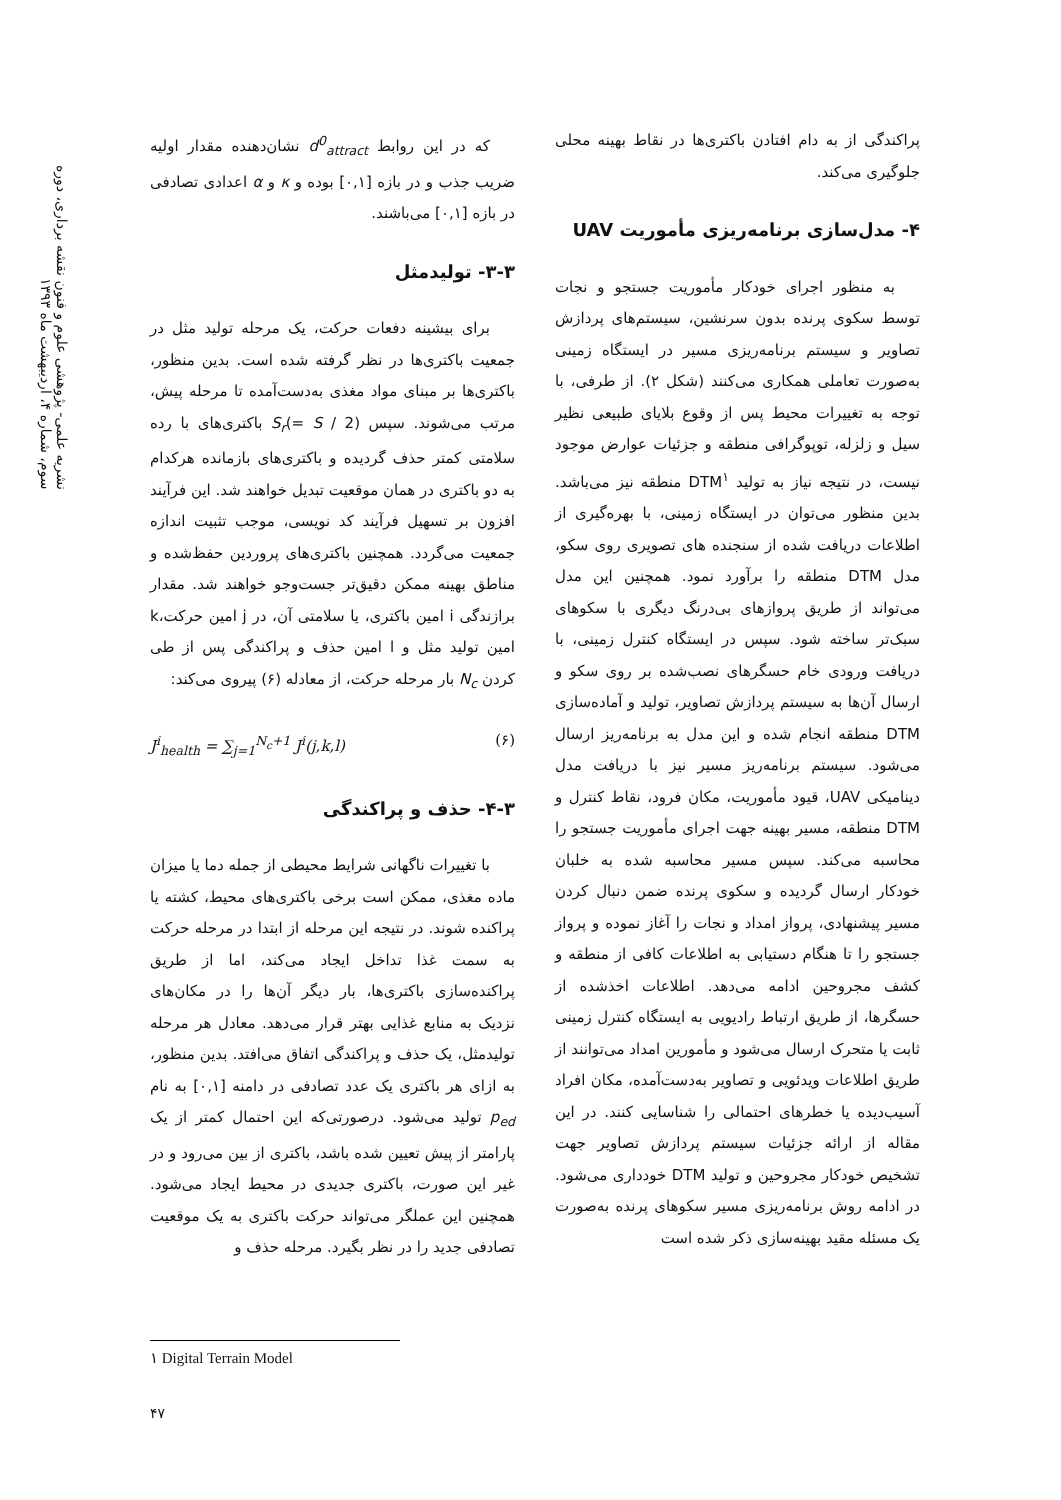نشریه علمی- پژوهشی علوم و فنون نقشه برداری، دوره سوم، شماره ۴، اردیبهشت ماه ۱۳۹۳
که در این روابط d<sup>0</sup><sub>attract</sub> نشان‌دهنده مقدار اولیه ضریب جذب و در بازه [۰,۱] بوده و κ و α اعدادی تصادفی در بازه [۰,۱] می‌باشند.
۳-۳- تولیدمثل
برای بیشینه دفعات حرکت، یک مرحله تولید مثل در جمعیت باکتری‌ها در نظر گرفته شده است. بدین منظور، باکتری‌ها بر مبنای مواد مغذی به‌دست‌آمده تا مرحله پیش، مرتب می‌شوند. سپس S<sub>r</sub>(= S / 2) باکتری‌های با رده سلامتی کمتر حذف گردیده و باکتری‌های بازمانده هرکدام به دو باکتری در همان موقعیت تبدیل خواهند شد. این فرآیند افزون بر تسهیل فرآیند کد نویسی، موجب تثبیت اندازه جمعیت می‌گردد. همچنین باکتری‌های پروردین حفظ‌شده و مناطق بهینه ممکن دقیق‌تر جست‌وجو خواهند شد. مقدار برازندگی i امین باکتری، یا سلامتی آن، در j امین حرکت،k امین تولید مثل و l امین حذف و پراکندگی پس از طی کردن N<sub>c</sub> بار مرحله حرکت، از معادله (۶) پیروی می‌کند:
J<sup>i</sup><sub>health</sub> = ∑<sub>j=1</sub><sup>N<sub>c</sub>+1</sup> J<sup>i</sup>(j,k,l) (۶)
۴-۳- حذف و پراکندگی
با تغییرات ناگهانی شرایط محیطی از جمله دما یا میزان ماده مغذی، ممکن است برخی باکتری‌های محیط، کشته یا پراکنده شوند. در نتیجه این مرحله از ابتدا در مرحله حرکت به سمت غذا تداخل ایجاد می‌کند، اما از طریق پراکنده‌سازی باکتری‌ها، بار دیگر آن‌ها را در مکان‌های نزدیک به منابع غذایی بهتر قرار می‌دهد. معادل هر مرحله تولیدمثل، یک حذف و پراکندگی اتفاق می‌افتد. بدین منظور، به ازای هر باکتری یک عدد تصادفی در دامنه [۰,۱] به نام p<sub>ed</sub> تولید می‌شود. درصورتی‌که این احتمال کمتر از یک پارامتر از پیش تعیین شده باشد، باکتری از بین می‌رود و در غیر این صورت، باکتری جدیدی در محیط ایجاد می‌شود. همچنین این عملگر می‌تواند حرکت باکتری به یک موقعیت تصادفی جدید را در نظر بگیرد. مرحله حذف و
پراکندگی از به دام افتادن باکتری‌ها در نقاط بهینه محلی جلوگیری می‌کند.
۴- مدل‌سازی برنامه‌ریزی مأموریت UAV
به منظور اجرای خودکار مأموریت جستجو و نجات توسط سکوی پرنده بدون سرنشین، سیستم‌های پردازش تصاویر و سیستم برنامه‌ریزی مسیر در ایستگاه زمینی به‌صورت تعاملی همکاری می‌کنند (شکل ۲). از طرفی، با توجه به تغییرات محیط پس از وقوع بلایای طبیعی نظیر سیل و زلزله، توپوگرافی منطقه و جزئیات عوارض موجود نیست، در نتیجه نیاز به تولید DTM<sup>۱</sup> منطقه نیز می‌باشد. بدین منظور می‌توان در ایستگاه زمینی، با بهره‌گیری از اطلاعات دریافت شده از سنجنده های تصویری روی سکو، مدل DTM منطقه را برآورد نمود. همچنین این مدل می‌تواند از طریق پروازهای بی‌درنگ دیگری با سکوهای سبک‌تر ساخته شود. سپس در ایستگاه کنترل زمینی، با دریافت ورودی خام حسگرهای نصب‌شده بر روی سکو و ارسال آن‌ها به سیستم پردازش تصاویر، تولید و آماده‌سازی DTM منطقه انجام شده و این مدل به برنامه‌ریز ارسال می‌شود. سیستم برنامه‌ریز مسیر نیز با دریافت مدل دینامیکی UAV، قیود مأموریت، مکان فرود، نقاط کنترل و DTM منطقه، مسیر بهینه جهت اجرای مأموریت جستجو را محاسبه می‌کند. سپس مسیر محاسبه شده به خلبان خودکار ارسال گردیده و سکوی پرنده ضمن دنبال کردن مسیر پیشنهادی، پرواز امداد و نجات را آغاز نموده و پرواز جستجو را تا هنگام دستیابی به اطلاعات کافی از منطقه و کشف مجروحین ادامه می‌دهد. اطلاعات اخذشده از حسگرها، از طریق ارتباط رادیویی به ایستگاه کنترل زمینی ثابت یا متحرک ارسال می‌شود و مأمورین امداد می‌توانند از طریق اطلاعات ویدئویی و تصاویر به‌دست‌آمده، مکان افراد آسیب‌دیده یا خطرهای احتمالی را شناسایی کنند. در این مقاله از ارائه جزئیات سیستم پردازش تصاویر جهت تشخیص خودکار مجروحین و تولید DTM خودداری می‌شود. در ادامه روش برنامه‌ریزی مسیر سکوهای پرنده به‌صورت یک مسئله مقید بهینه‌سازی ذکر شده است
۱ Digital Terrain Model
۴۷